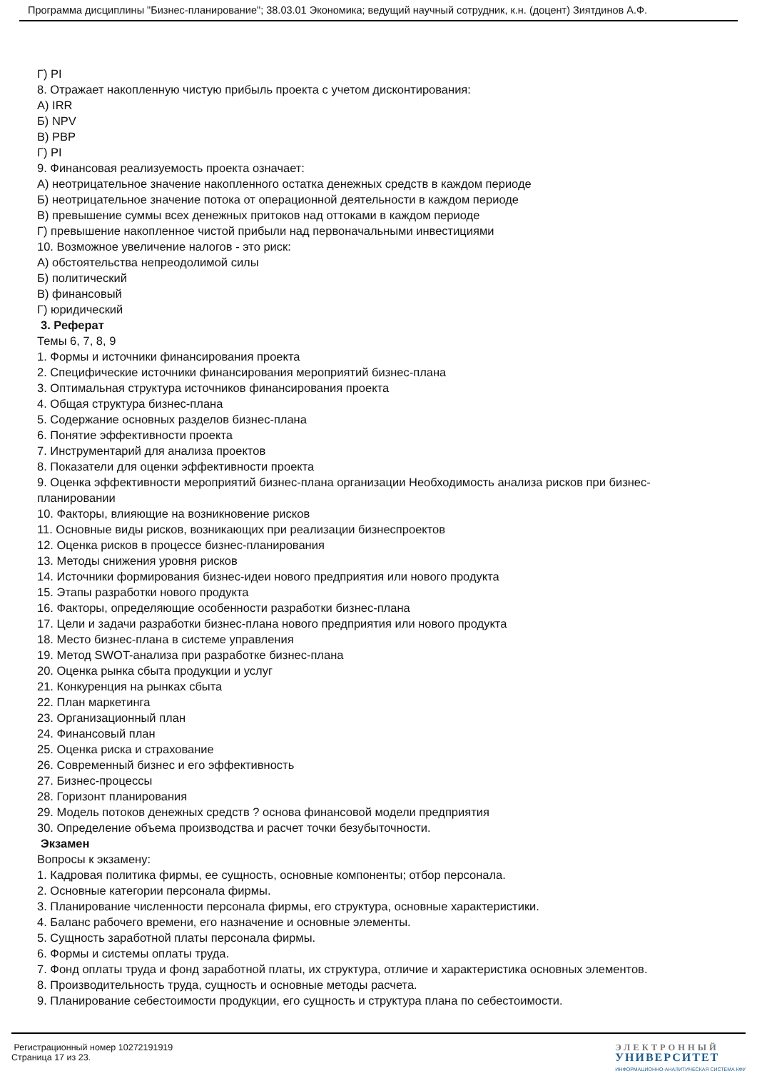Программа дисциплины "Бизнес-планирование"; 38.03.01 Экономика; ведущий научный сотрудник, к.н. (доцент) Зиятдинов А.Ф.
Г) PI
8. Отражает накопленную чистую прибыль проекта с учетом дисконтирования:
А) IRR
Б) NPV
В) PBP
Г) PI
9. Финансовая реализуемость проекта означает:
А) неотрицательное значение накопленного остатка денежных средств в каждом периоде
Б) неотрицательное значение потока от операционной деятельности в каждом периоде
В) превышение суммы всех денежных притоков над оттоками в каждом периоде
Г) превышение накопленное чистой прибыли над первоначальными инвестициями
10. Возможное увеличение налогов - это риск:
А) обстоятельства непреодолимой силы
Б) политический
В) финансовый
Г) юридический
3. Реферат
Темы 6, 7, 8, 9
1. Формы и источники финансирования проекта
2. Специфические источники финансирования мероприятий бизнес-плана
3. Оптимальная структура источников финансирования проекта
4. Общая структура бизнес-плана
5. Содержание основных разделов бизнес-плана
6. Понятие эффективности проекта
7. Инструментарий для анализа проектов
8. Показатели для оценки эффективности проекта
9. Оценка эффективности мероприятий бизнес-плана организации Необходимость анализа рисков при бизнес-планировании
10. Факторы, влияющие на возникновение рисков
11. Основные виды рисков, возникающих при реализации бизнеспроектов
12. Оценка рисков в процессе бизнес-планирования
13. Методы снижения уровня рисков
14. Источники формирования бизнес-идеи нового предприятия или нового продукта
15. Этапы разработки нового продукта
16. Факторы, определяющие особенности разработки бизнес-плана
17. Цели и задачи разработки бизнес-плана нового предприятия или нового продукта
18. Место бизнес-плана в системе управления
19. Метод SWOT-анализа при разработке бизнес-плана
20. Оценка рынка сбыта продукции и услуг
21. Конкуренция на рынках сбыта
22. План маркетинга
23. Организационный план
24. Финансовый план
25. Оценка риска и страхование
26. Современный бизнес и его эффективность
27. Бизнес-процессы
28. Горизонт планирования
29. Модель потоков денежных средств ? основа финансовой модели предприятия
30. Определение объема производства и расчет точки безубыточности.
Экзамен
Вопросы к экзамену:
1. Кадровая политика фирмы, ее сущность, основные компоненты; отбор персонала.
2. Основные категории персонала фирмы.
3. Планирование численности персонала фирмы, его структура, основные характеристики.
4. Баланс рабочего времени, его назначение и основные элементы.
5. Сущность заработной платы персонала фирмы.
6. Формы и системы оплаты труда.
7. Фонд оплаты труда и фонд заработной платы, их структура, отличие и характеристика основных элементов.
8. Производительность труда, сущность и основные методы расчета.
9. Планирование себестоимости продукции, его сущность и структура плана по себестоимости.
Регистрационный номер 10272191919
Страница 17 из 23.
ЭЛЕКТРОННЫЙ
УНИВЕРСИТЕТ
ИНФОРМАЦИОННО-АНАЛИТИЧЕСКАЯ СИСТЕМА КФУ